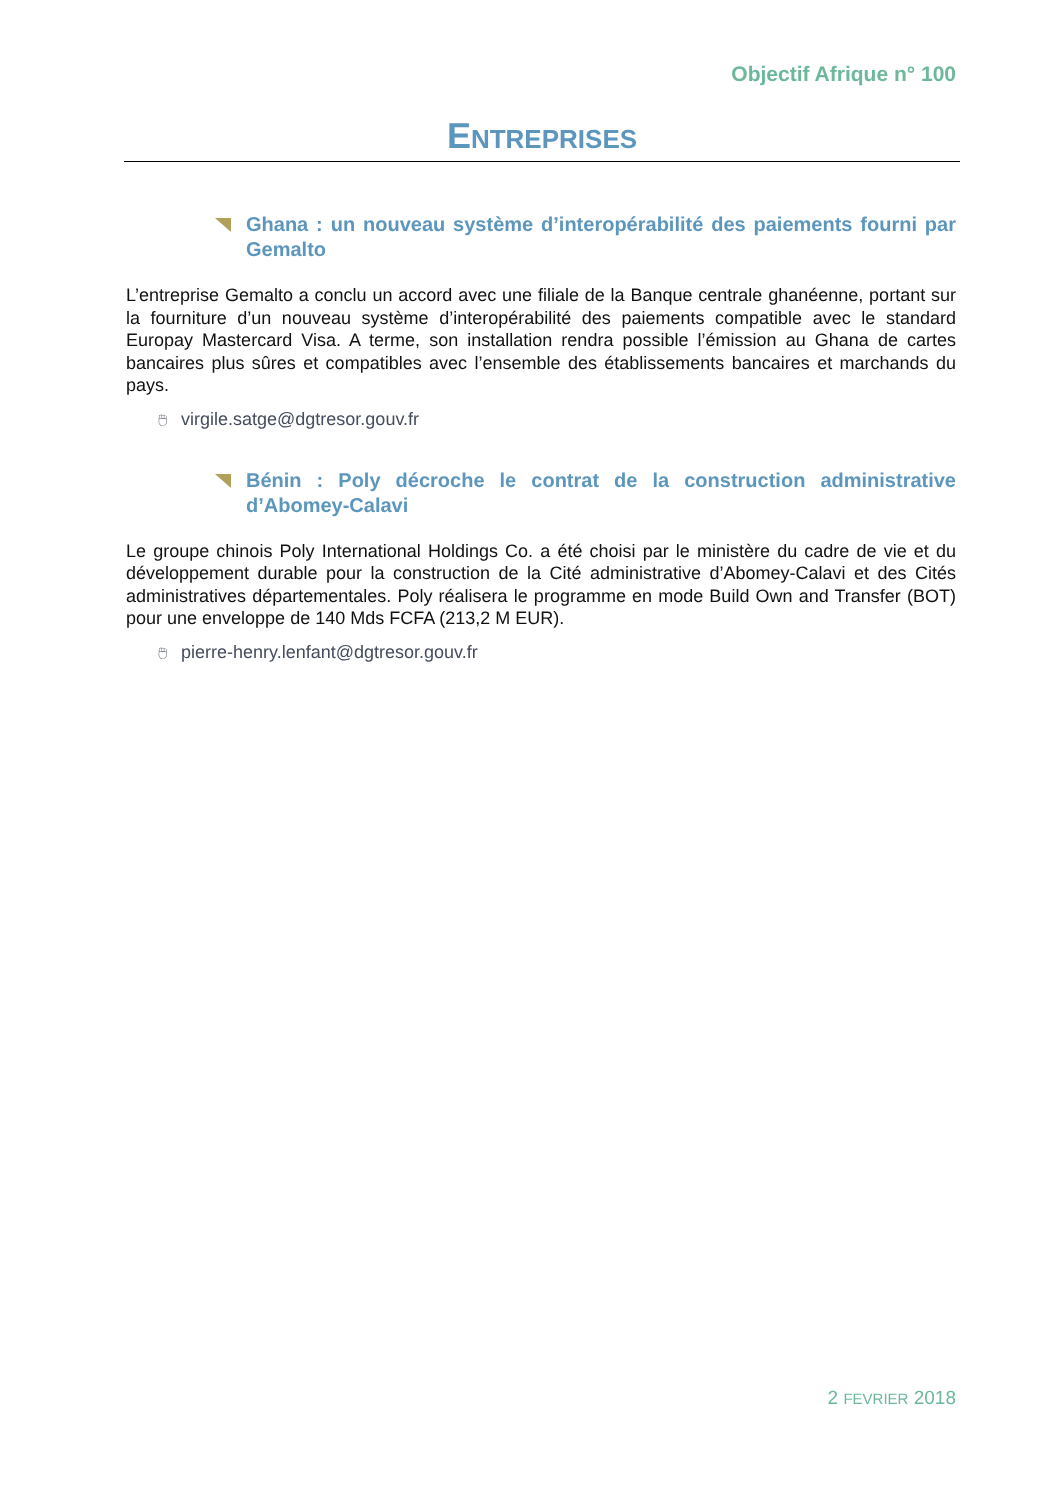Objectif Afrique n° 100
ENTREPRISES
Ghana : un nouveau système d’interopérabilité des paiements fourni par Gemalto
L’entreprise Gemalto a conclu un accord avec une filiale de la Banque centrale ghanéenne, portant sur la fourniture d’un nouveau système d’interopérabilité des paiements compatible avec le standard Europay Mastercard Visa. A terme, son installation rendra possible l’émission au Ghana de cartes bancaires plus sûres et compatibles avec l’ensemble des établissements bancaires et marchands du pays.
🖱 virgile.satge@dgtresor.gouv.fr
Bénin : Poly décroche le contrat de la construction administrative d’Abomey-Calavi
Le groupe chinois Poly International Holdings Co. a été choisi par le ministère du cadre de vie et du développement durable pour la construction de la Cité administrative d’Abomey-Calavi et des Cités administratives départementales. Poly réalisera le programme en mode Build Own and Transfer (BOT) pour une enveloppe de 140 Mds FCFA (213,2 M EUR).
🖱 pierre-henry.lenfant@dgtresor.gouv.fr
2 FEVRIER 2018